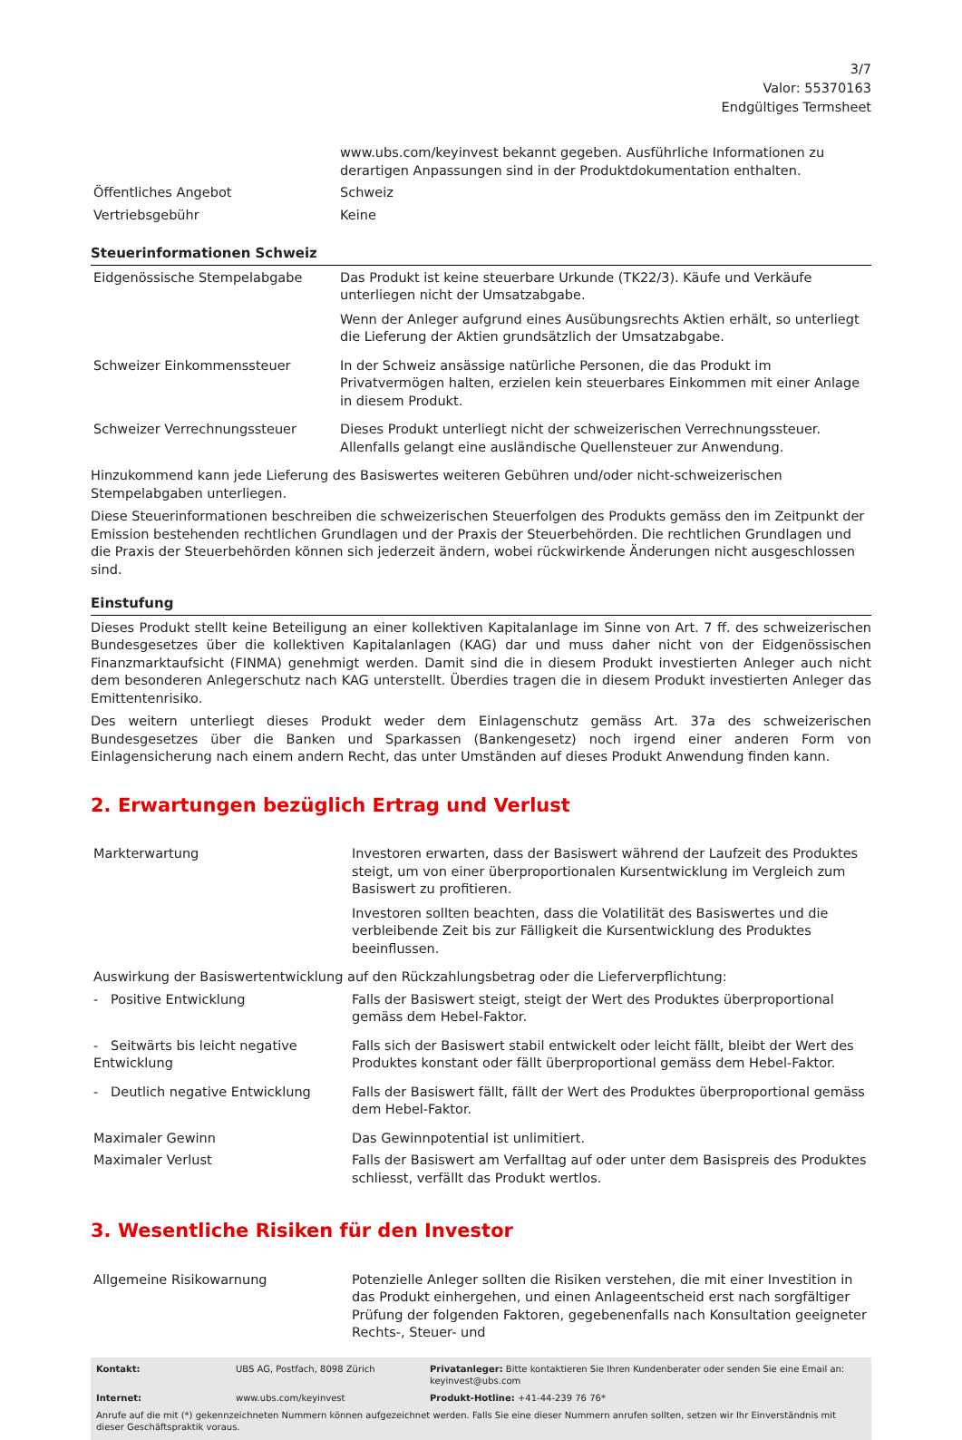3/7
Valor: 55370163
Endgültiges Termsheet
| | www.ubs.com/keyinvest bekannt gegeben. Ausführliche Informationen zu derartigen Anpassungen sind in der Produktdokumentation enthalten. |
| Öffentliches Angebot | Schweiz |
| Vertriebsgebühr | Keine |
Steuerinformationen Schweiz
| Eidgenössische Stempelabgabe | Das Produkt ist keine steuerbare Urkunde (TK22/3). Käufe und Verkäufe unterliegen nicht der Umsatzabgabe. Wenn der Anleger aufgrund eines Ausübungsrechts Aktien erhält, so unterliegt die Lieferung der Aktien grundsätzlich der Umsatzabgabe. |
| Schweizer Einkommenssteuer | In der Schweiz ansässige natürliche Personen, die das Produkt im Privatvermögen halten, erzielen kein steuerbares Einkommen mit einer Anlage in diesem Produkt. |
| Schweizer Verrechnungssteuer | Dieses Produkt unterliegt nicht der schweizerischen Verrechnungssteuer. Allenfalls gelangt eine ausländische Quellensteuer zur Anwendung. |
Hinzukommend kann jede Lieferung des Basiswertes weiteren Gebühren und/oder nicht-schweizerischen Stempelabgaben unterliegen.
Diese Steuerinformationen beschreiben die schweizerischen Steuerfolgen des Produkts gemäss den im Zeitpunkt der Emission bestehenden rechtlichen Grundlagen und der Praxis der Steuerbehörden. Die rechtlichen Grundlagen und die Praxis der Steuerbehörden können sich jederzeit ändern, wobei rückwirkende Änderungen nicht ausgeschlossen sind.
Einstufung
Dieses Produkt stellt keine Beteiligung an einer kollektiven Kapitalanlage im Sinne von Art. 7 ff. des schweizerischen Bundesgesetzes über die kollektiven Kapitalanlagen (KAG) dar und muss daher nicht von der Eidgenössischen Finanzmarktaufsicht (FINMA) genehmigt werden. Damit sind die in diesem Produkt investierten Anleger auch nicht dem besonderen Anlegerschutz nach KAG unterstellt. Überdies tragen die in diesem Produkt investierten Anleger das Emittentenrisiko.
Des weitern unterliegt dieses Produkt weder dem Einlagenschutz gemäss Art. 37a des schweizerischen Bundesgesetzes über die Banken und Sparkassen (Bankengesetz) noch irgend einer anderen Form von Einlagensicherung nach einem andern Recht, das unter Umständen auf dieses Produkt Anwendung finden kann.
2. Erwartungen bezüglich Ertrag und Verlust
| Markterwartung | Investoren erwarten, dass der Basiswert während der Laufzeit des Produktes steigt, um von einer überproportionalen Kursentwicklung im Vergleich zum Basiswert zu profitieren. Investoren sollten beachten, dass die Volatilität des Basiswertes und die verbleibende Zeit bis zur Fälligkeit die Kursentwicklung des Produktes beeinflussen. |
| Auswirkung der Basiswertentwicklung auf den Rückzahlungsbetrag oder die Lieferverpflichtung: | |
| - Positive Entwicklung | Falls der Basiswert steigt, steigt der Wert des Produktes überproportional gemäss dem Hebel-Faktor. |
| - Seitwärts bis leicht negative Entwicklung | Falls sich der Basiswert stabil entwickelt oder leicht fällt, bleibt der Wert des Produktes konstant oder fällt überproportional gemäss dem Hebel-Faktor. |
| - Deutlich negative Entwicklung | Falls der Basiswert fällt, fällt der Wert des Produktes überproportional gemäss dem Hebel-Faktor. |
| Maximaler Gewinn | Das Gewinnpotential ist unlimitiert. |
| Maximaler Verlust | Falls der Basiswert am Verfalltag auf oder unter dem Basispreis des Produktes schliesst, verfällt das Produkt wertlos. |
3. Wesentliche Risiken für den Investor
| Allgemeine Risikowarnung | Potenzielle Anleger sollten die Risiken verstehen, die mit einer Investition in das Produkt einhergehen, und einen Anlageentscheid erst nach sorgfältiger Prüfung der folgenden Faktoren, gegebenenfalls nach Konsultation geeigneter Rechts-, Steuer- und |
| Kontakt: | UBS AG, Postfach, 8098 Zürich | Privatanleger: Bitte kontaktieren Sie Ihren Kundenberater oder senden Sie eine Email an: keyinvest@ubs.com |
| Internet: | www.ubs.com/keyinvest | Produkt-Hotline: +41-44-239 76 76* |
| Anrufe auf die mit (*) gekennzeichneten Nummern können aufgezeichnet werden. Falls Sie eine dieser Nummern anrufen sollten, setzen wir Ihr Einverständnis mit dieser Geschäftspraktik voraus. | | |